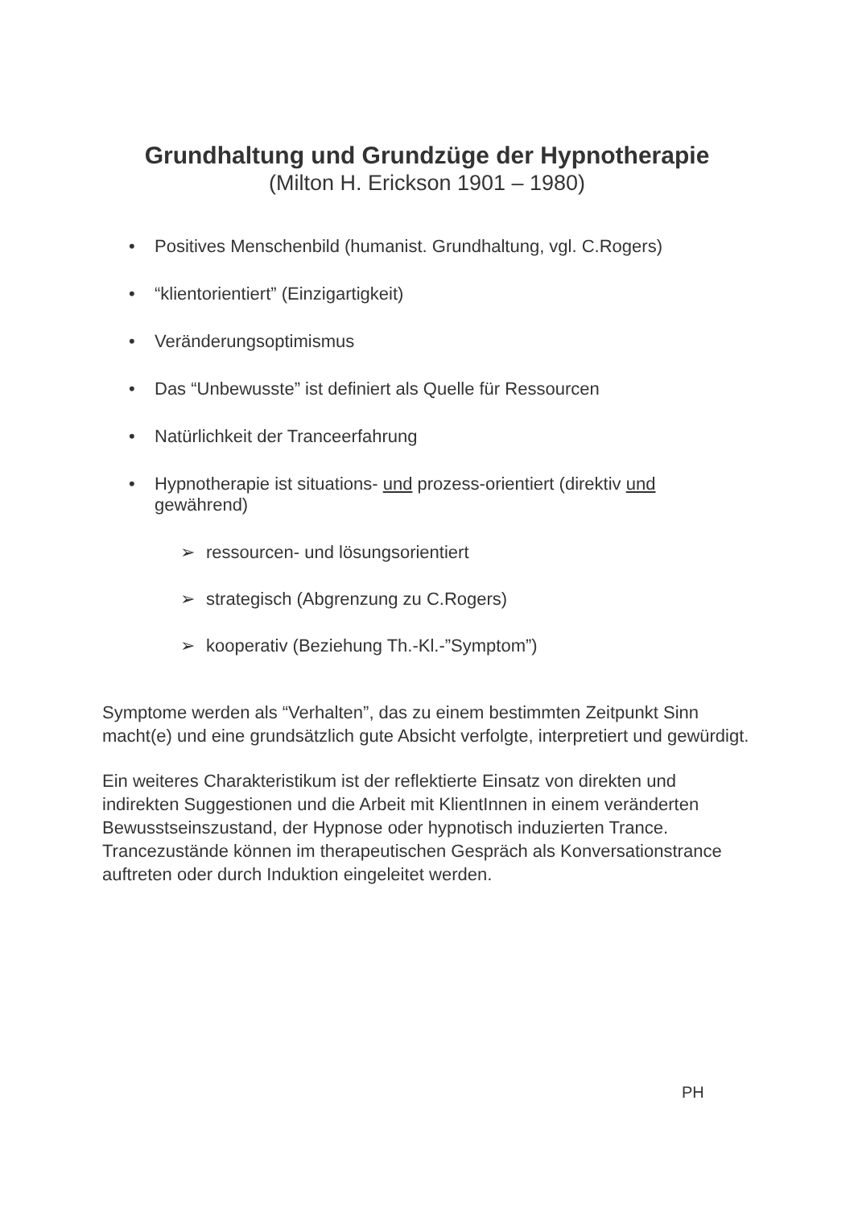Grundhaltung und Grundzüge der Hypnotherapie
(Milton H. Erickson 1901 – 1980)
• Positives Menschenbild (humanist. Grundhaltung, vgl. C.Rogers)
• “klientorientiert” (Einzigartigkeit)
• Veränderungsoptimismus
• Das “Unbewusste” ist definiert als Quelle für Ressourcen
• Natürlichkeit der Tranceerfahrung
• Hypnotherapie ist situations- und prozess-orientiert (direktiv und gewährend)
➢ ressourcen- und lösungsorientiert
➢ strategisch (Abgrenzung zu C.Rogers)
➢ kooperativ (Beziehung Th.-Kl.-”Symptom”)
Symptome werden als “Verhalten”, das zu einem bestimmten Zeitpunkt Sinn macht(e) und eine grundsätzlich gute Absicht verfolgte, interpretiert und gewürdigt.
Ein weiteres Charakteristikum ist der reflektierte Einsatz von direkten und indirekten Suggestionen und die Arbeit mit KlientInnen in einem veränderten Bewusstseinszustand, der Hypnose oder hypnotisch induzierten Trance. Trancezustände können im therapeutischen Gespräch als Konversationstrance auftreten oder durch Induktion eingeleitet werden.
PH